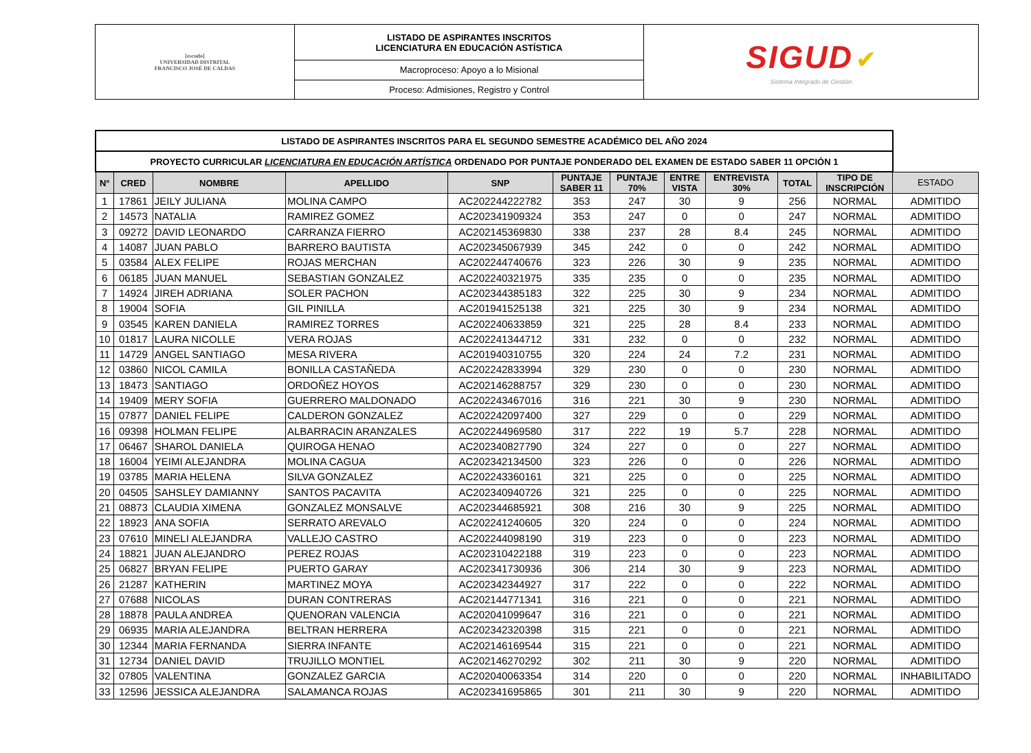| [escudo] UNIVERSIDAD DISTRITAL FRANCISCO JOSÉ DE CALDAS | LISTADO DE ASPIRANTES INSCRITOS LICENCIATURA EN EDUCACIÓN ASTÍSTICA | SIGUD ✔ Sistema Integrado de Gestión |
| | Macroproceso: Apoyo a lo Misional | |
| | Proceso: Admisiones, Registro y Control | |
| LISTADO DE ASPIRANTES INSCRITOS PARA EL SEGUNDO SEMESTRE ACADÉMICO DEL AÑO 2024 | | | | | | | | | | | |
| --- | --- | --- | --- | --- | --- | --- | --- | --- | --- | --- | --- |
| PROYECTO CURRICULAR LICENCIATURA EN EDUCACIÓN ARTÍSTICA ORDENADO POR PUNTAJE PONDERADO DEL EXAMEN DE ESTADO SABER 11 OPCIÓN 1 | | | | | | | | | | | |
| N° | CRED | NOMBRE | APELLIDO | SNP | PUNTAJE SABER 11 | PUNTAJE 70% | ENTRE VISTA | ENTREVISTA 30% | TOTAL | TIPO DE INSCRIPCIÓN | ESTADO |
| 1 | 17861 | JEILY JULIANA | MOLINA CAMPO | AC202244222782 | 353 | 247 | 30 | 9 | 256 | NORMAL | ADMITIDO |
| 2 | 14573 | NATALIA | RAMIREZ GOMEZ | AC202341909324 | 353 | 247 | 0 | 0 | 247 | NORMAL | ADMITIDO |
| 3 | 09272 | DAVID LEONARDO | CARRANZA FIERRO | AC202145369830 | 338 | 237 | 28 | 8.4 | 245 | NORMAL | ADMITIDO |
| 4 | 14087 | JUAN PABLO | BARRERO BAUTISTA | AC202345067939 | 345 | 242 | 0 | 0 | 242 | NORMAL | ADMITIDO |
| 5 | 03584 | ALEX FELIPE | ROJAS MERCHAN | AC202244740676 | 323 | 226 | 30 | 9 | 235 | NORMAL | ADMITIDO |
| 6 | 06185 | JUAN MANUEL | SEBASTIAN GONZALEZ | AC202240321975 | 335 | 235 | 0 | 0 | 235 | NORMAL | ADMITIDO |
| 7 | 14924 | JIREH ADRIANA | SOLER PACHON | AC202344385183 | 322 | 225 | 30 | 9 | 234 | NORMAL | ADMITIDO |
| 8 | 19004 | SOFIA | GIL PINILLA | AC201941525138 | 321 | 225 | 30 | 9 | 234 | NORMAL | ADMITIDO |
| 9 | 03545 | KAREN DANIELA | RAMIREZ TORRES | AC202240633859 | 321 | 225 | 28 | 8.4 | 233 | NORMAL | ADMITIDO |
| 10 | 01817 | LAURA NICOLLE | VERA ROJAS | AC202241344712 | 331 | 232 | 0 | 0 | 232 | NORMAL | ADMITIDO |
| 11 | 14729 | ANGEL SANTIAGO | MESA RIVERA | AC201940310755 | 320 | 224 | 24 | 7.2 | 231 | NORMAL | ADMITIDO |
| 12 | 03860 | NICOL CAMILA | BONILLA CASTAÑEDA | AC202242833994 | 329 | 230 | 0 | 0 | 230 | NORMAL | ADMITIDO |
| 13 | 18473 | SANTIAGO | ORDOÑEZ HOYOS | AC202146288757 | 329 | 230 | 0 | 0 | 230 | NORMAL | ADMITIDO |
| 14 | 19409 | MERY SOFIA | GUERRERO MALDONADO | AC202243467016 | 316 | 221 | 30 | 9 | 230 | NORMAL | ADMITIDO |
| 15 | 07877 | DANIEL FELIPE | CALDERON GONZALEZ | AC202242097400 | 327 | 229 | 0 | 0 | 229 | NORMAL | ADMITIDO |
| 16 | 09398 | HOLMAN FELIPE | ALBARRACIN ARANZALES | AC202244969580 | 317 | 222 | 19 | 5.7 | 228 | NORMAL | ADMITIDO |
| 17 | 06467 | SHAROL DANIELA | QUIROGA HENAO | AC202340827790 | 324 | 227 | 0 | 0 | 227 | NORMAL | ADMITIDO |
| 18 | 16004 | YEIMI ALEJANDRA | MOLINA CAGUA | AC202342134500 | 323 | 226 | 0 | 0 | 226 | NORMAL | ADMITIDO |
| 19 | 03785 | MARIA HELENA | SILVA GONZALEZ | AC202243360161 | 321 | 225 | 0 | 0 | 225 | NORMAL | ADMITIDO |
| 20 | 04505 | SAHSLEY DAMIANNY | SANTOS PACAVITA | AC202340940726 | 321 | 225 | 0 | 0 | 225 | NORMAL | ADMITIDO |
| 21 | 08873 | CLAUDIA XIMENA | GONZALEZ MONSALVE | AC202344685921 | 308 | 216 | 30 | 9 | 225 | NORMAL | ADMITIDO |
| 22 | 18923 | ANA SOFIA | SERRATO AREVALO | AC202241240605 | 320 | 224 | 0 | 0 | 224 | NORMAL | ADMITIDO |
| 23 | 07610 | MINELI ALEJANDRA | VALLEJO CASTRO | AC202244098190 | 319 | 223 | 0 | 0 | 223 | NORMAL | ADMITIDO |
| 24 | 18821 | JUAN ALEJANDRO | PEREZ ROJAS | AC202310422188 | 319 | 223 | 0 | 0 | 223 | NORMAL | ADMITIDO |
| 25 | 06827 | BRYAN FELIPE | PUERTO GARAY | AC202341730936 | 306 | 214 | 30 | 9 | 223 | NORMAL | ADMITIDO |
| 26 | 21287 | KATHERIN | MARTINEZ MOYA | AC202342344927 | 317 | 222 | 0 | 0 | 222 | NORMAL | ADMITIDO |
| 27 | 07688 | NICOLAS | DURAN CONTRERAS | AC202144771341 | 316 | 221 | 0 | 0 | 221 | NORMAL | ADMITIDO |
| 28 | 18878 | PAULA ANDREA | QUENORAN VALENCIA | AC202041099647 | 316 | 221 | 0 | 0 | 221 | NORMAL | ADMITIDO |
| 29 | 06935 | MARIA ALEJANDRA | BELTRAN HERRERA | AC202342320398 | 315 | 221 | 0 | 0 | 221 | NORMAL | ADMITIDO |
| 30 | 12344 | MARIA FERNANDA | SIERRA INFANTE | AC202146169544 | 315 | 221 | 0 | 0 | 221 | NORMAL | ADMITIDO |
| 31 | 12734 | DANIEL DAVID | TRUJILLO MONTIEL | AC202146270292 | 302 | 211 | 30 | 9 | 220 | NORMAL | ADMITIDO |
| 32 | 07805 | VALENTINA | GONZALEZ GARCIA | AC202040063354 | 314 | 220 | 0 | 0 | 220 | NORMAL | INHABILITADO |
| 33 | 12596 | JESSICA ALEJANDRA | SALAMANCA ROJAS | AC202341695865 | 301 | 211 | 30 | 9 | 220 | NORMAL | ADMITIDO |